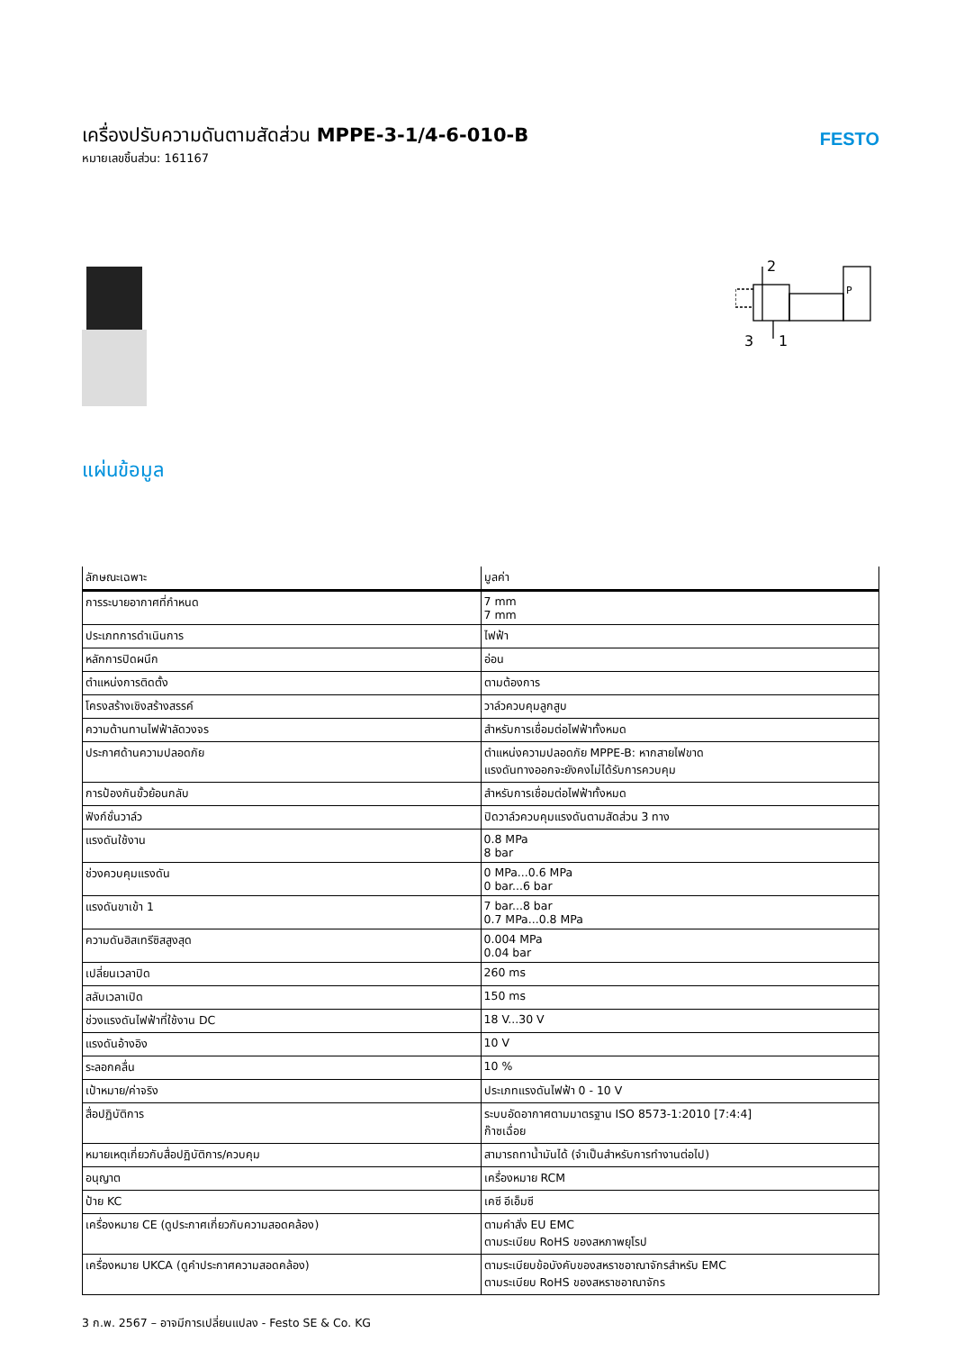เครื่องปรับความดันตามสัดส่วน MPPE-3-1/4-6-010-B
หมายเลขชิ้นส่วน: 161167
FESTO
2
3
1
P
แผ่นข้อมูล
| ลักษณะเฉพาะ | มูลค่า |
| --- | --- |
| การระบายอากาศที่กำหนด | 7 mm 7 mm |
| ประเภทการดำเนินการ | ไฟฟ้า |
| หลักการปิดผนึก | อ่อน |
| ตำแหน่งการติดตั้ง | ตามต้องการ |
| โครงสร้างเชิงสร้างสรรค์ | วาล์วควบคุมลูกสูบ |
| ความต้านทานไฟฟ้าลัดวงจร | สำหรับการเชื่อมต่อไฟฟ้าทั้งหมด |
| ประกาศด้านความปลอดภัย | ตำแหน่งความปลอดภัย MPPE-B: หากสายไฟขาด แรงดันทางออกจะยังคงไม่ได้รับการควบคุม |
| การป้องกันขั้วย้อนกลับ | สำหรับการเชื่อมต่อไฟฟ้าทั้งหมด |
| ฟังก์ชั่นวาล์ว | ปิดวาล์วควบคุมแรงดันตามสัดส่วน 3 ทาง |
| แรงดันใช้งาน | 0.8 MPa 8 bar |
| ช่วงควบคุมแรงดัน | 0 MPa...0.6 MPa 0 bar...6 bar |
| แรงดันขาเข้า 1 | 7 bar...8 bar 0.7 MPa...0.8 MPa |
| ความดันฮิสเทรีซิสสูงสุด | 0.004 MPa 0.04 bar |
| เปลี่ยนเวลาปิด | 260 ms |
| สลับเวลาเปิด | 150 ms |
| ช่วงแรงดันไฟฟ้าที่ใช้งาน DC | 18 V...30 V |
| แรงดันอ้างอิง | 10 V |
| ระลอกคลื่น | 10 % |
| เป้าหมาย/ค่าจริง | ประเภทแรงดันไฟฟ้า 0 - 10 V |
| สื่อปฏิบัติการ | ระบบอัดอากาศตามมาตรฐาน ISO 8573-1:2010 [7:4:4] ก๊าซเฉื่อย |
| หมายเหตุเกี่ยวกับสื่อปฏิบัติการ/ควบคุม | สามารถทาน้ำมันได้ (จำเป็นสำหรับการทำงานต่อไป) |
| อนุญาต | เครื่องหมาย RCM |
| ป้าย KC | เคซี อีเอ็มซี |
| เครื่องหมาย CE (ดูประกาศเกี่ยวกับความสอดคล้อง) | ตามคำสั่ง EU EMC ตามระเบียบ RoHS ของสหภาพยุโรป |
| เครื่องหมาย UKCA (ดูคำประกาศความสอดคล้อง) | ตามระเบียบข้อบังคับของสหราชอาณาจักรสำหรับ EMC ตามระเบียบ RoHS ของสหราชอาณาจักร |
3 ก.พ. 2567 – อาจมีการเปลี่ยนแปลง - Festo SE & Co. KG